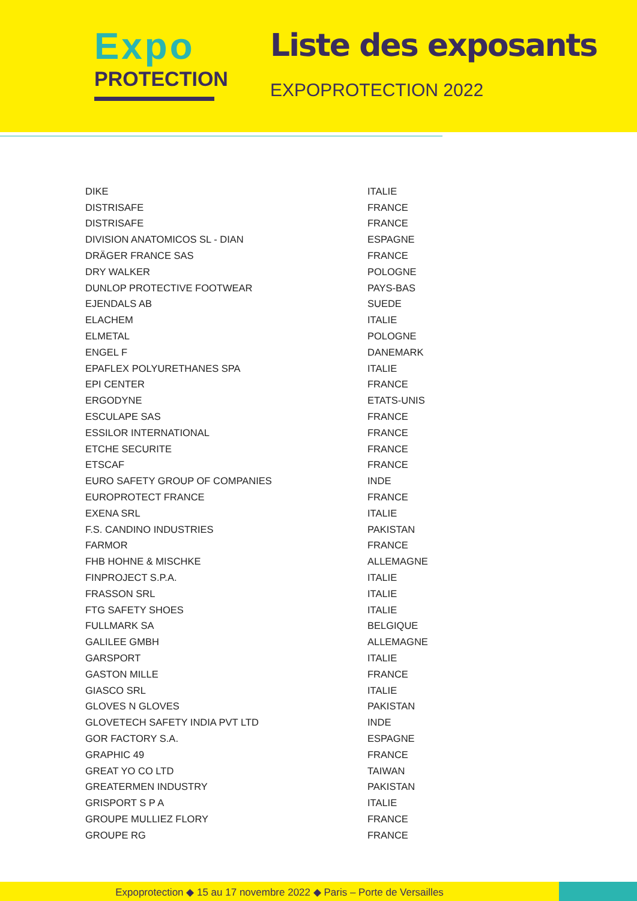Expo
PROTECTION
Liste des exposants
EXPOPROTECTION 2022
| DIKE | ITALIE |
| DISTRISAFE | FRANCE |
| DISTRISAFE | FRANCE |
| DIVISION ANATOMICOS SL - DIAN | ESPAGNE |
| DRÄGER FRANCE SAS | FRANCE |
| DRY WALKER | POLOGNE |
| DUNLOP PROTECTIVE FOOTWEAR | PAYS-BAS |
| EJENDALS AB | SUEDE |
| ELACHEM | ITALIE |
| ELMETAL | POLOGNE |
| ENGEL F | DANEMARK |
| EPAFLEX POLYURETHANES SPA | ITALIE |
| EPI CENTER | FRANCE |
| ERGODYNE | ETATS-UNIS |
| ESCULAPE SAS | FRANCE |
| ESSILOR INTERNATIONAL | FRANCE |
| ETCHE SECURITE | FRANCE |
| ETSCAF | FRANCE |
| EURO SAFETY GROUP OF COMPANIES | INDE |
| EUROPROTECT FRANCE | FRANCE |
| EXENA SRL | ITALIE |
| F.S. CANDINO INDUSTRIES | PAKISTAN |
| FARMOR | FRANCE |
| FHB HOHNE & MISCHKE | ALLEMAGNE |
| FINPROJECT S.P.A. | ITALIE |
| FRASSON SRL | ITALIE |
| FTG SAFETY SHOES | ITALIE |
| FULLMARK SA | BELGIQUE |
| GALILEE GMBH | ALLEMAGNE |
| GARSPORT | ITALIE |
| GASTON MILLE | FRANCE |
| GIASCO SRL | ITALIE |
| GLOVES N GLOVES | PAKISTAN |
| GLOVETECH SAFETY INDIA PVT LTD | INDE |
| GOR FACTORY S.A. | ESPAGNE |
| GRAPHIC 49 | FRANCE |
| GREAT YO CO LTD | TAIWAN |
| GREATERMEN INDUSTRY | PAKISTAN |
| GRISPORT S P A | ITALIE |
| GROUPE MULLIEZ FLORY | FRANCE |
| GROUPE RG | FRANCE |
Expoprotection ◆ 15 au 17 novembre 2022 ◆ Paris – Porte de Versailles